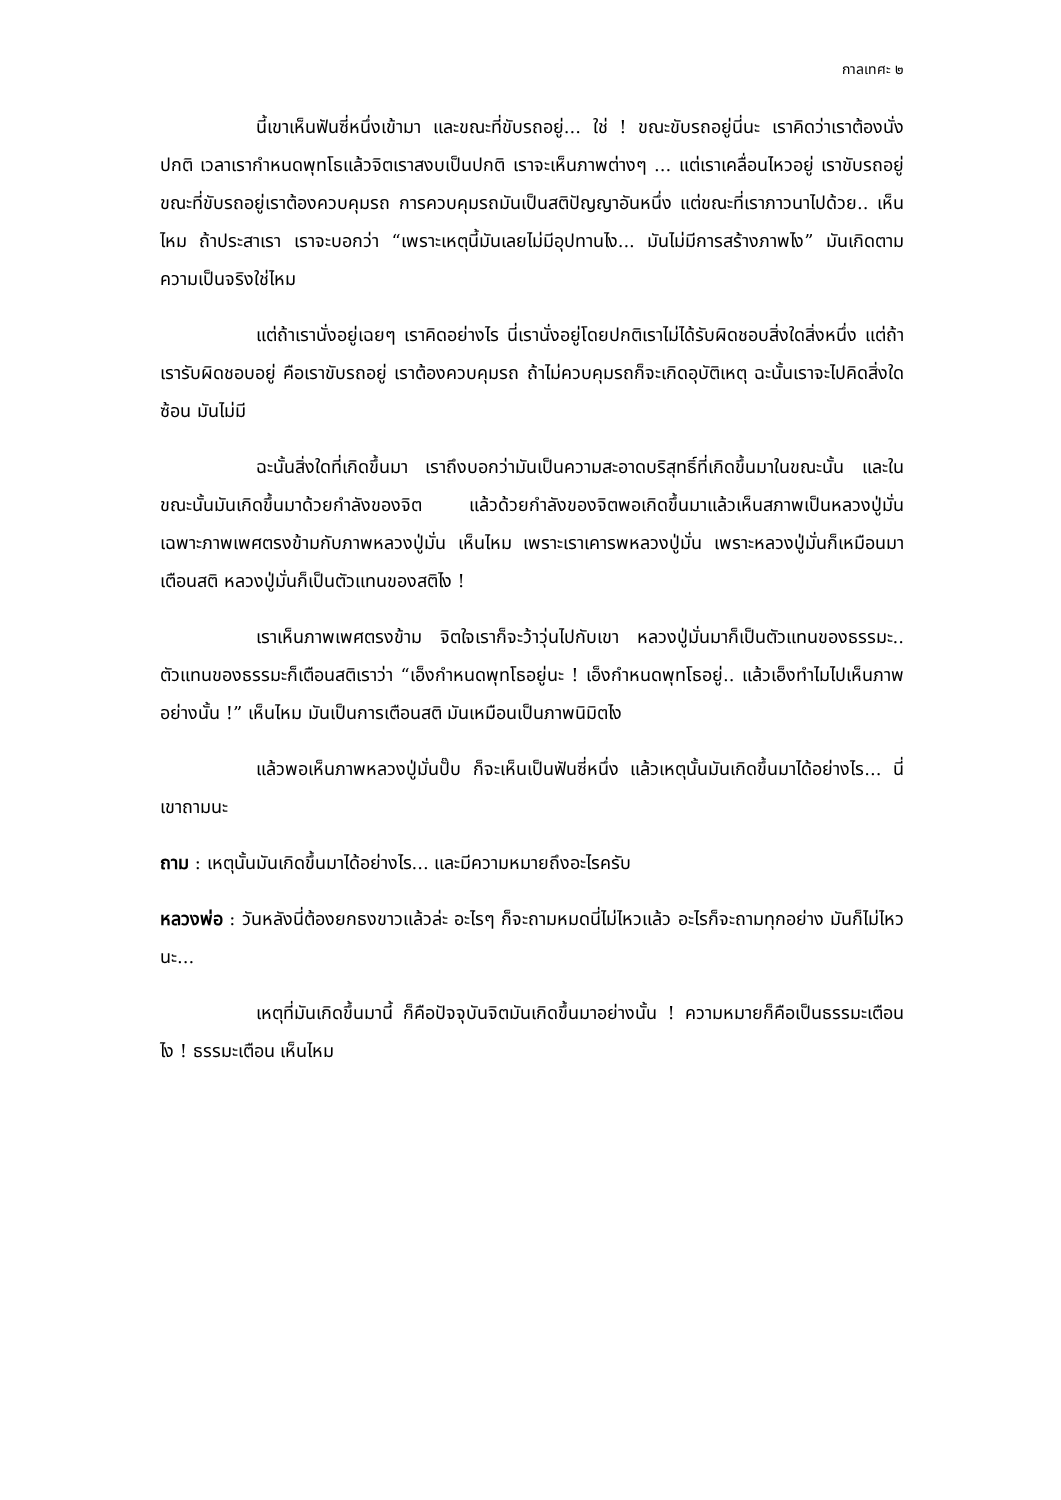กาลเทศะ ๒
นี้เขาเห็นฟันซี่หนึ่งเข้ามา และขณะที่ขับรถอยู่... ใช่ ! ขณะขับรถอยู่นี่นะ เราคิดว่าเราต้องนั่งปกติ เวลาเรากำหนดพุทโธแล้วจิตเราสงบเป็นปกติ เราจะเห็นภาพต่างๆ ... แต่เราเคลื่อนไหวอยู่ เราขับรถอยู่ ขณะที่ขับรถอยู่เราต้องควบคุมรถ การควบคุมรถมันเป็นสติปัญญาอันหนึ่ง แต่ขณะที่เราภาวนาไปด้วย.. เห็นไหม ถ้าประสาเรา เราจะบอกว่า “เพราะเหตุนี้มันเลยไม่มีอุปทานไง... มันไม่มีการสร้างภาพไง” มันเกิดตามความเป็นจริงใช่ไหม
แต่ถ้าเรานั่งอยู่เฉยๆ เราคิดอย่างไร นี่เรานั่งอยู่โดยปกติเราไม่ได้รับผิดชอบสิ่งใดสิ่งหนึ่ง แต่ถ้าเรารับผิดชอบอยู่ คือเราขับรถอยู่ เราต้องควบคุมรถ ถ้าไม่ควบคุมรถก็จะเกิดอุบัติเหตุ ฉะนั้นเราจะไปคิดสิ่งใดซ้อน มันไม่มี
ฉะนั้นสิ่งใดที่เกิดขึ้นมา เราถึงบอกว่ามันเป็นความสะอาดบริสุทธิ์ที่เกิดขึ้นมาในขณะนั้น และในขณะนั้นมันเกิดขึ้นมาด้วยกำลังของจิต แล้วด้วยกำลังของจิตพอเกิดขึ้นมาแล้วเห็นสภาพเป็นหลวงปู่มั่น เฉพาะภาพเพศตรงข้ามกับภาพหลวงปู่มั่น เห็นไหม เพราะเราเคารพหลวงปู่มั่น เพราะหลวงปู่มั่นก็เหมือนมาเตือนสติ หลวงปู่มั่นก็เป็นตัวแทนของสติไง !
เราเห็นภาพเพศตรงข้าม จิตใจเราก็จะว้าวุ่นไปกับเขา หลวงปู่มั่นมาก็เป็นตัวแทนของธรรมะ.. ตัวแทนของธรรมะก็เตือนสติเราว่า “เอ็งกำหนดพุทโธอยู่นะ ! เอ็งกำหนดพุทโธอยู่.. แล้วเอ็งทำไมไปเห็นภาพอย่างนั้น !” เห็นไหม มันเป็นการเตือนสติ มันเหมือนเป็นภาพนิมิตไง
แล้วพอเห็นภาพหลวงปู่มั่นปั๊บ ก็จะเห็นเป็นฟันซี่หนึ่ง แล้วเหตุนั้นมันเกิดขึ้นมาได้อย่างไร... นี่เขาถามนะ
ถาม : เหตุนั้นมันเกิดขึ้นมาได้อย่างไร... และมีความหมายถึงอะไรครับ
หลวงพ่อ : วันหลังนี่ต้องยกธงขาวแล้วล่ะ อะไรๆ ก็จะถามหมดนี่ไม่ไหวแล้ว อะไรก็จะถามทุกอย่าง มันก็ไม่ไหวนะ...
เหตุที่มันเกิดขึ้นมานี้ ก็คือปัจจุบันจิตมันเกิดขึ้นมาอย่างนั้น ! ความหมายก็คือเป็นธรรมะเตือนไง ! ธรรมะเตือน เห็นไหม